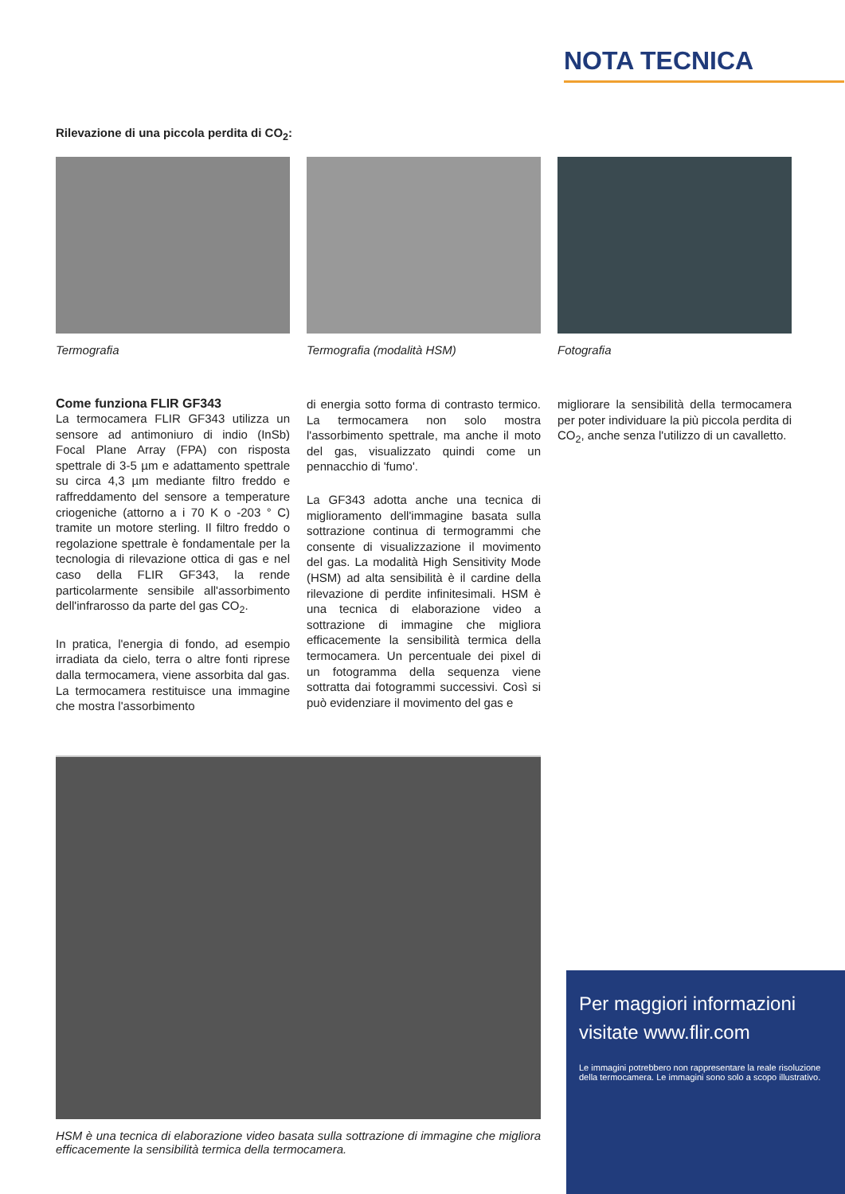NOTA TECNICA
Rilevazione di una piccola perdita di CO<sub>2</sub>:
Termografia Termografia (modalità HSM) Fotografia
Come funziona FLIR GF343
La termocamera FLIR GF343 utilizza un sensore ad antimoniuro di indio (InSb) Focal Plane Array (FPA) con risposta spettrale di 3-5 µm e adattamento spettrale su circa 4,3 µm mediante filtro freddo e raffreddamento del sensore a temperature criogeniche (attorno a i 70 K o -203 ° C) tramite un motore sterling. Il filtro freddo o regolazione spettrale è fondamentale per la tecnologia di rilevazione ottica di gas e nel caso della FLIR GF343, la rende particolarmente sensibile all'assorbimento dell'infrarosso da parte del gas CO<sub>2</sub>.
In pratica, l'energia di fondo, ad esempio irradiata da cielo, terra o altre fonti riprese dalla termocamera, viene assorbita dal gas. La termocamera restituisce una immagine che mostra l'assorbimento
di energia sotto forma di contrasto termico. La termocamera non solo mostra l'assorbimento spettrale, ma anche il moto del gas, visualizzato quindi come un pennacchio di 'fumo'.
La GF343 adotta anche una tecnica di miglioramento dell'immagine basata sulla sottrazione continua di termogrammi che consente di visualizzazione il movimento del gas. La modalità High Sensitivity Mode (HSM) ad alta sensibilità è il cardine della rilevazione di perdite infinitesimali. HSM è una tecnica di elaborazione video a sottrazione di immagine che migliora efficacemente la sensibilità termica della termocamera. Un percentuale dei pixel di un fotogramma della sequenza viene sottratta dai fotogrammi successivi. Così si può evidenziare il movimento del gas e
migliorare la sensibilità della termocamera per poter individuare la più piccola perdita di CO<sub>2</sub>, anche senza l'utilizzo di un cavalletto.
HSM è una tecnica di elaborazione video basata sulla sottrazione di immagine che migliora efficacemente la sensibilità termica della termocamera.
Per maggiori informazioni visitate www.flir.com
Le immagini potrebbero non rappresentare la reale risoluzione della termocamera. Le immagini sono solo a scopo illustrativo.